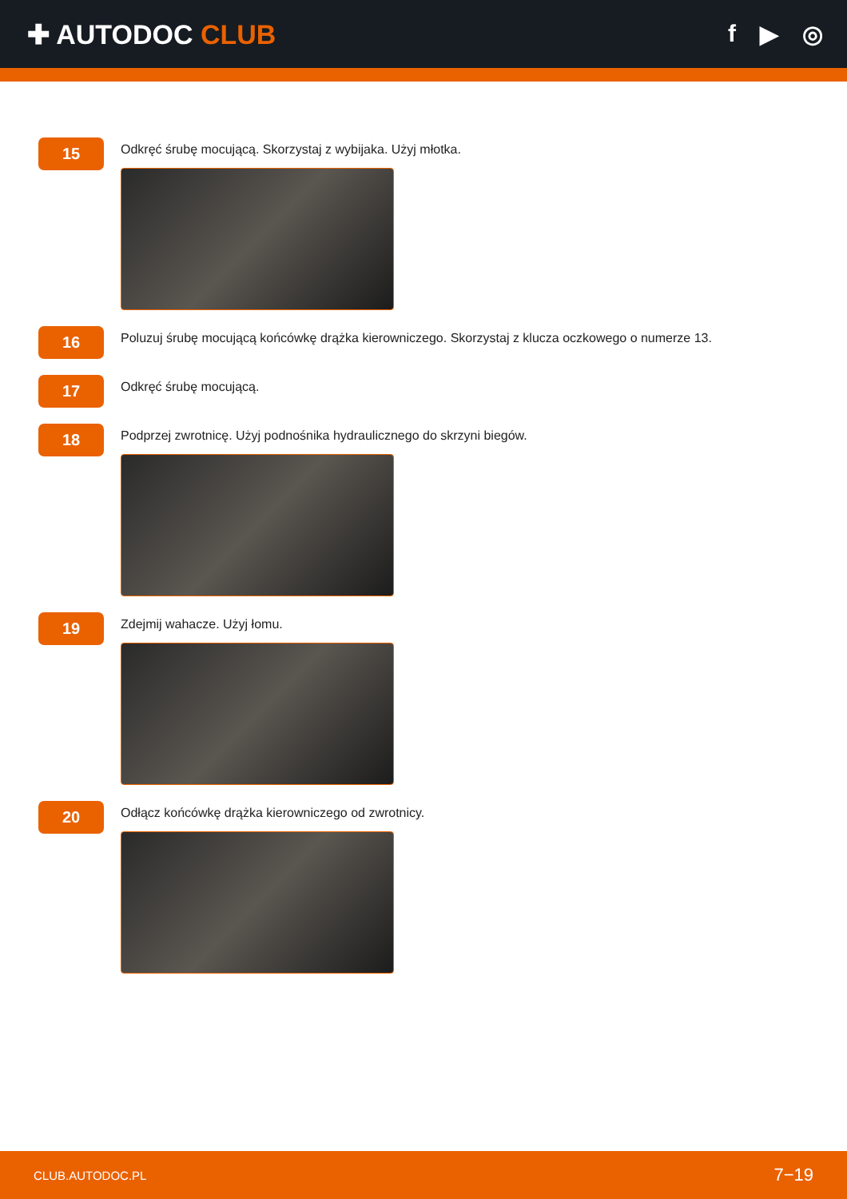✚ AUTODOC CLUB f ▶ ◎
15
Odkręć śrubę mocującą. Skorzystaj z wybijaka. Użyj młotka.
16
Poluzuj śrubę mocującą końcówkę drążka kierowniczego. Skorzystaj z klucza oczkowego o numerze 13.
17
Odkręć śrubę mocującą.
18
Podprzej zwrotnicę. Użyj podnośnika hydraulicznego do skrzyni biegów.
19
Zdejmij wahacze. Użyj łomu.
20
Odłącz końcówkę drążka kierowniczego od zwrotnicy.
CLUB.AUTODOC.PL 7−19